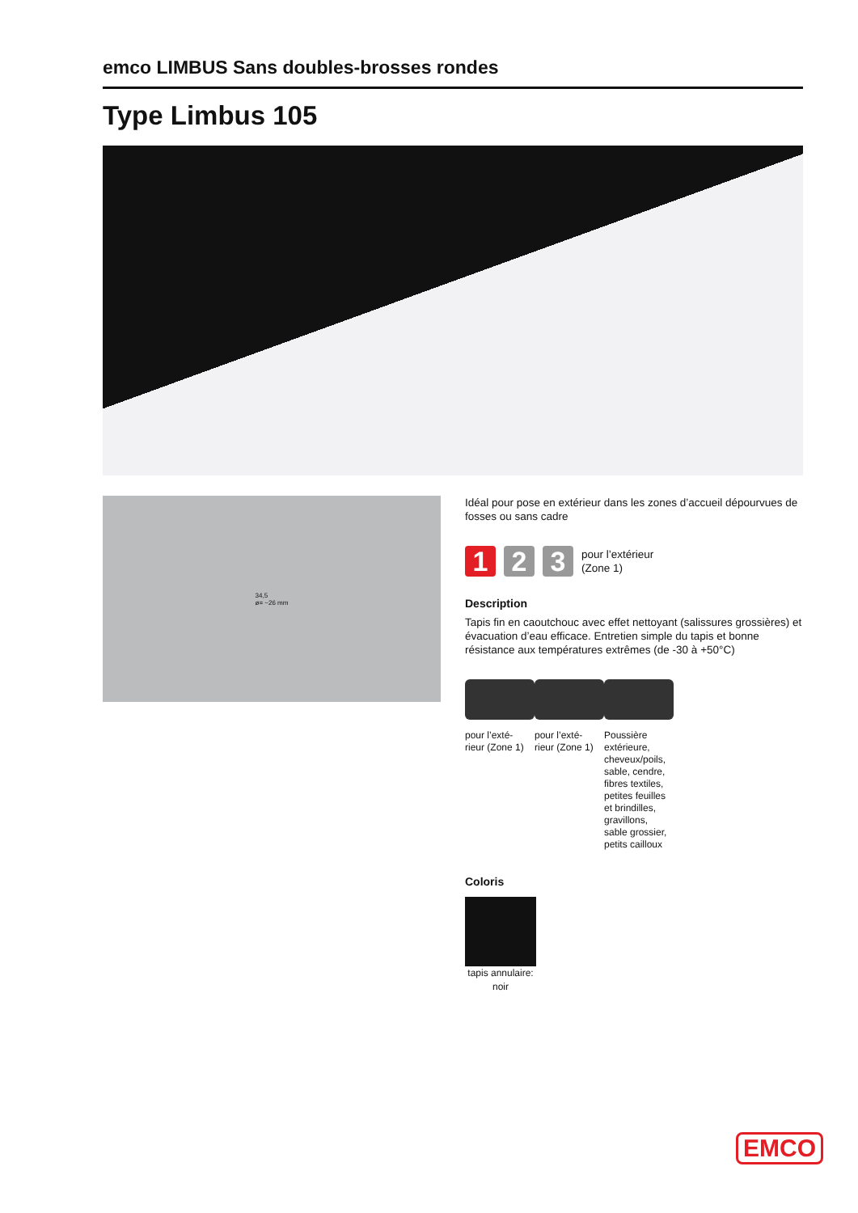emco LIMBUS Sans doubles-brosses rondes
Type Limbus 105
34,5
ø= ~26 mm
Idéal pour pose en extérieur dans les zones d’accueil dépourvues de fosses ou sans cadre
1 2 3
pour l’extérieur
(Zone 1)
Description
Tapis fin en caoutchouc avec effet nettoyant (salissures grossières) et évacuation d’eau efficace. Entretien simple du tapis et bonne résistance aux températures extrêmes (de -30 à +50°C)
pour l’exté-
rieur (Zone 1)
pour l’exté-
rieur (Zone 1)
Poussière extérieure, cheveux/poils, sable, cendre, fibres textiles, petites feuilles et brindilles, gravillons, sable grossier, petits cailloux
Coloris
tapis annulaire: noir
EMCO